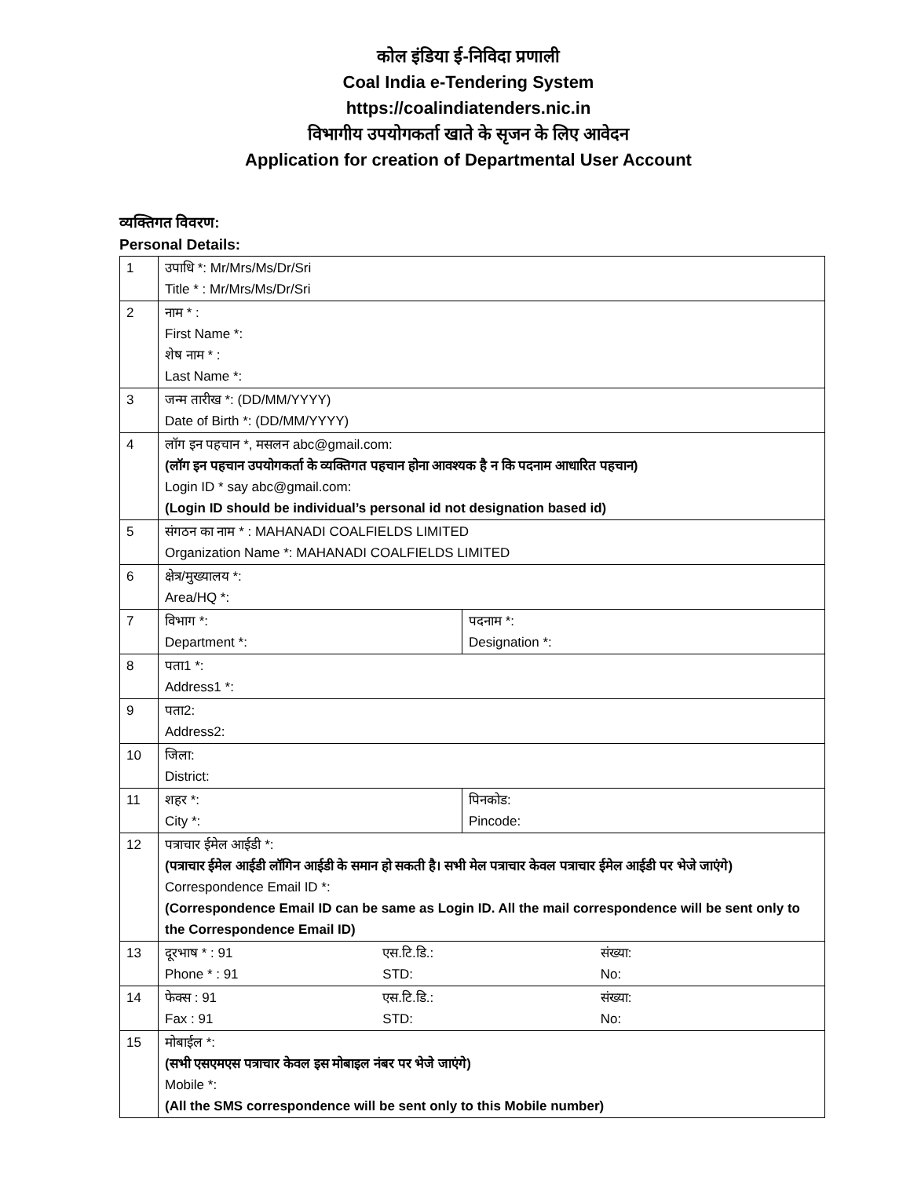कोल इंडिया ई-निविदा प्रणाली
Coal India e-Tendering System
https://coalindiatenders.nic.in
विभागीय उपयोगकर्ता खाते के सृजन के लिए आवेदन
Application for creation of Departmental User Account
व्यक्तिगत विवरण:
Personal Details:
| 1 | उपाधि *: Mr/Mrs/Ms/Dr/Sri Title * : Mr/Mrs/Ms/Dr/Sri | |
| 2 | नाम * : First Name *: शेष नाम * : Last Name *: | |
| 3 | जन्म तारीख *: (DD/MM/YYYY) Date of Birth *: (DD/MM/YYYY) | |
| 4 | लॉग इन पहचान *, मसलन abc@gmail.com: (लॉग इन पहचान उपयोगकर्ता के व्यक्तिगत पहचान होना आवश्यक है न कि पदनाम आधारित पहचान) Login ID * say abc@gmail.com: (Login ID should be individual’s personal id not designation based id) | |
| 5 | संगठन का नाम * : MAHANADI COALFIELDS LIMITED Organization Name *: MAHANADI COALFIELDS LIMITED | |
| 6 | क्षेत्र/मुख्यालय *: Area/HQ *: | |
| 7 | विभाग *: Department *: | पदनाम *: Designation *: |
| 8 | पता1 *: Address1 *: | |
| 9 | पता2: Address2: | |
| 10 | जिला: District: | |
| 11 | शहर *: City *: | पिनकोड: Pincode: |
| 12 | पत्राचार ईमेल आईडी *: (पत्राचार ईमेल आईडी लॉगिन आईडी के समान हो सकती है। सभी मेल पत्राचार केवल पत्राचार ईमेल आईडी पर भेजे जाएंगे) Correspondence Email ID *: (Correspondence Email ID can be same as Login ID. All the mail correspondence will be sent only to the Correspondence Email ID) | |
| 13 | दूरभाष * : 91 Phone * : 91 एस.टि.डि.: STD: संख्या: No: | |
| 14 | फेक्स : 91 Fax : 91 एस.टि.डि.: STD: संख्या: No: | |
| 15 | मोबाईल *: (सभी एसएमएस पत्राचार केवल इस मोबाइल नंबर पर भेजे जाएंगे) Mobile *: (All the SMS correspondence will be sent only to this Mobile number) | |